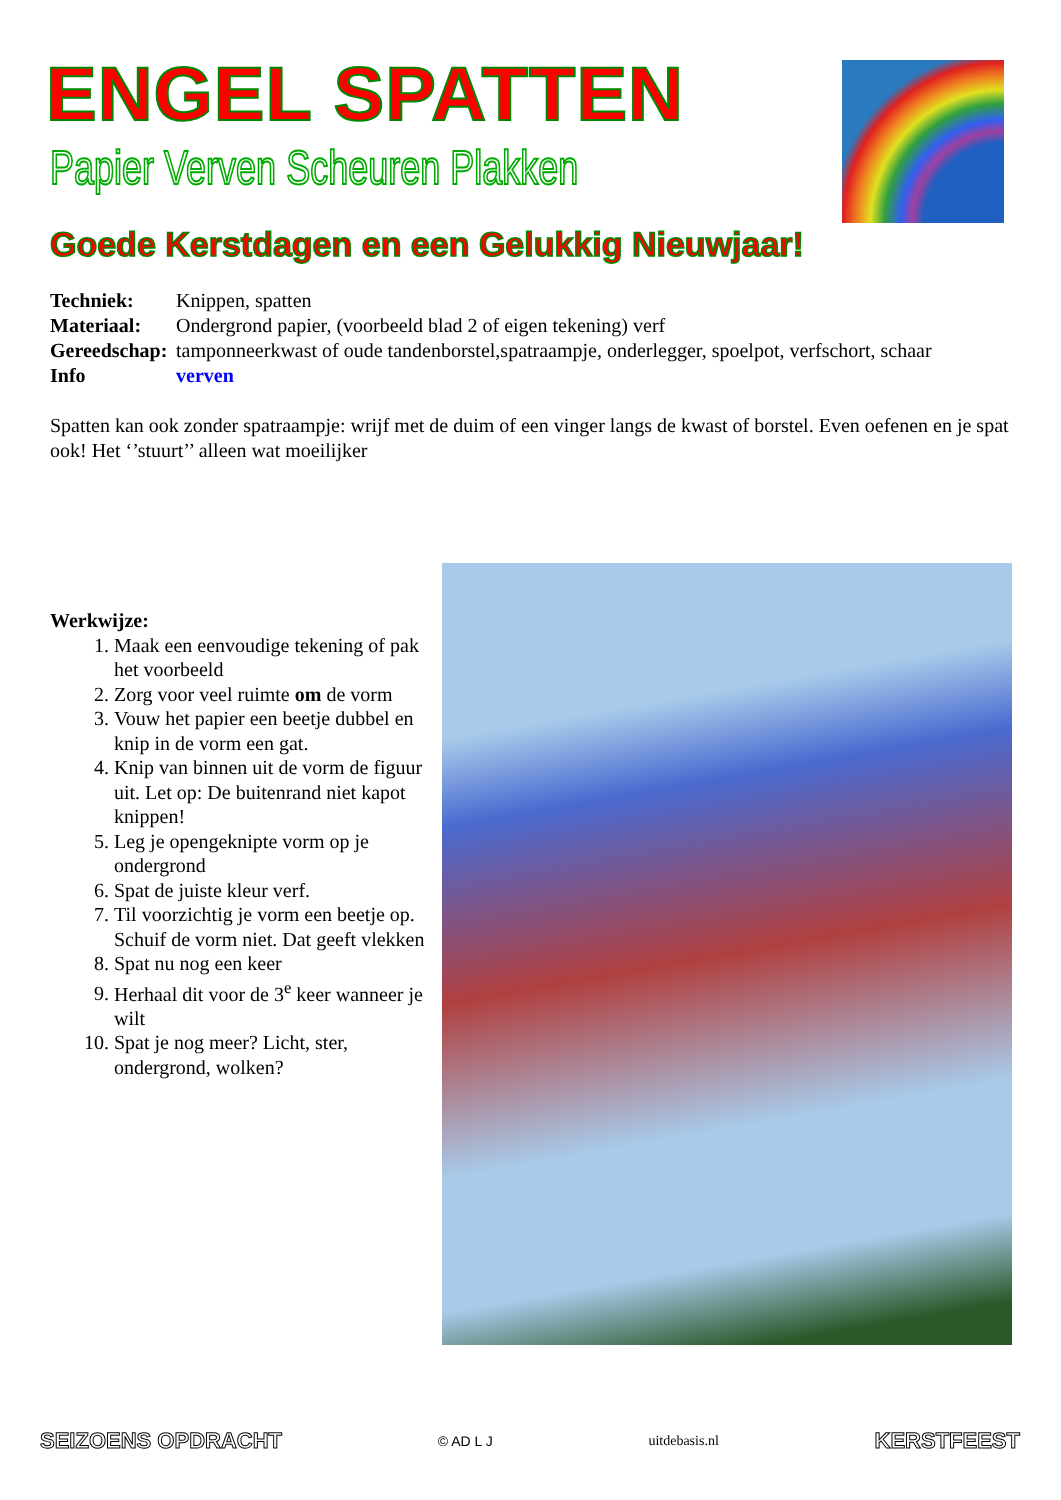ENGEL SPATTEN
Papier Verven Scheuren Plakken
Goede Kerstdagen en een Gelukkig Nieuwjaar!
| Techniek: | Knippen, spatten |
| Materiaal: | Ondergrond papier, (voorbeeld blad 2 of eigen tekening) verf |
| Gereedschap: | tamponneerkwast of oude tandenborstel,spatraampje, onderlegger, spoelpot, verfschort, schaar |
| Info | verven |
Spatten kan ook zonder spatraampje: wrijf met de duim of een vinger langs de kwast of borstel. Even oefenen en je spat ook! Het ‘’stuurt’’ alleen wat moeilijker
Werkwijze:
1. Maak een eenvoudige tekening of pak het voorbeeld
2. Zorg voor veel ruimte om de vorm
3. Vouw het papier een beetje dubbel en knip in de vorm een gat.
4. Knip van binnen uit de vorm de figuur uit. Let op: De buitenrand niet kapot knippen!
5. Leg je opengeknipte vorm op je ondergrond
6. Spat de juiste kleur verf.
7. Til voorzichtig je vorm een beetje op. Schuif de vorm niet. Dat geeft vlekken
8. Spat nu nog een keer
9. Herhaal dit voor de 3<sup>e</sup> keer wanneer je wilt
10. Spat je nog meer? Licht, ster, ondergrond, wolken?
SEIZOENS OPDRACHT © AD L J uitdebasis.nl KERSTFEEST